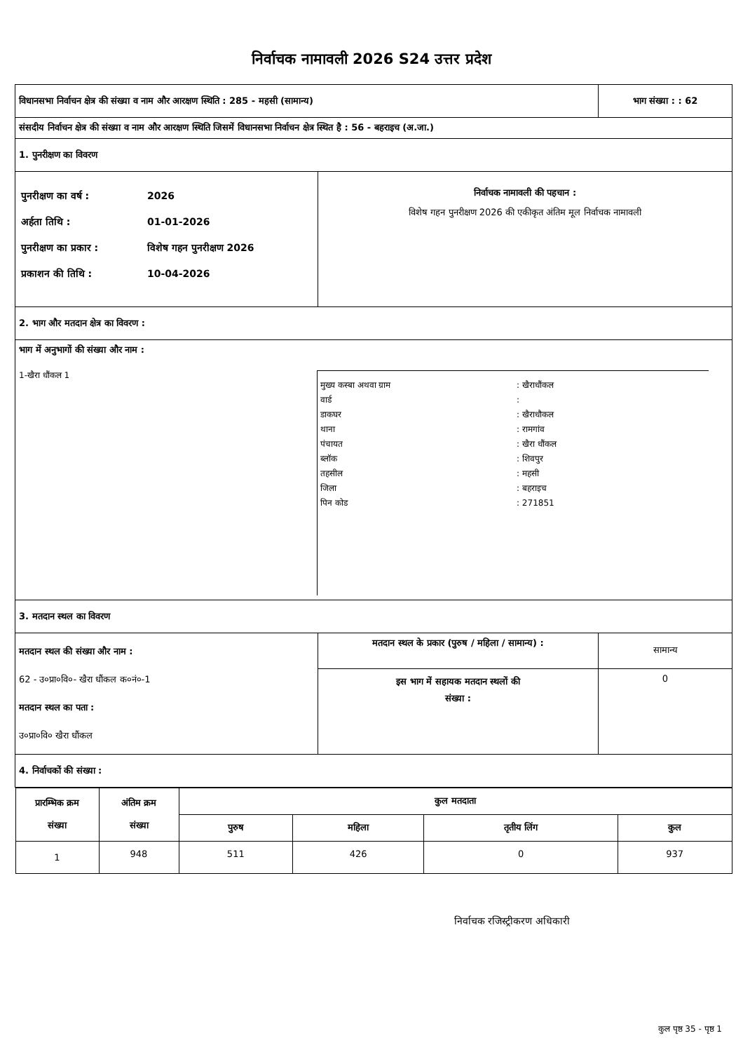निर्वाचक नामावली 2026 S24 उत्तर प्रदेश
| विधानसभा निर्वाचन क्षेत्र की संख्या व नाम और आरक्षण स्थिति : 285 - महसी (सामान्य) | | भाग संख्या : : 62 |
| संसदीय निर्वाचन क्षेत्र की संख्या व नाम और आरक्षण स्थिति जिसमें विधानसभा निर्वाचन क्षेत्र स्थित है : 56 - बहराइच (अ.जा.) | | |
| 1. पुनरीक्षण का विवरण | | |
| / पुनरीक्षण का वर्ष : / 2026 / / अर्हता तिथि : / 01-01-2026 / / पुनरीक्षण का प्रकार : / विशेष गहन पुनरीक्षण 2026 / / प्रकाशन की तिथि : / 10-04-2026 / | निर्वाचक नामावली की पहचान : विशेष गहन पुनरीक्षण 2026 की एकीकृत अंतिम मूल निर्वाचक नामावली | |
| 2. भाग और मतदान क्षेत्र का विवरण : | | |
| भाग में अनुभागों की संख्या और नाम : 1-खैरा धौंकल 1 / मुख्य कस्बा अथवा ग्राम / : खैराधौंकल / / वार्ड / : / / डाकघर / : खैराधौकल / / थाना / : रामगांव / / पंचायत / : खैरा धौंकल / / ब्लॉक / : शिवपुर / / तहसील / : महसी / / जिला / : बहराइच / / पिन कोड / : 271851 / | | |
| 3. मतदान स्थल का विवरण | | |
| मतदान स्थल की संख्या और नाम : 62 - उ०प्रा०वि०- खैरा धौंकल क०नं०-1 मतदान स्थल का पता : उ०प्रा०वि० खैरा धौंकल | मतदान स्थल के प्रकार (पुरुष / महिला / सामान्य) : | सामान्य |
| | इस भाग में सहायक मतदान स्थलों की संख्या : | 0 |
| 4. निर्वाचकों की संख्या : | | |
| / प्रारम्भिक क्रम संख्या / अंतिम क्रम संख्या / कुल मतदाता / / / / / --- / --- / --- / --- / --- / --- / / / / पुरुष / महिला / तृतीय लिंग / कुल / / 1 / 948 / 511 / 426 / 0 / 937 / | | |
निर्वाचक रजिस्ट्रीकरण अधिकारी
कुल पृष्ठ 35 - पृष्ठ 1